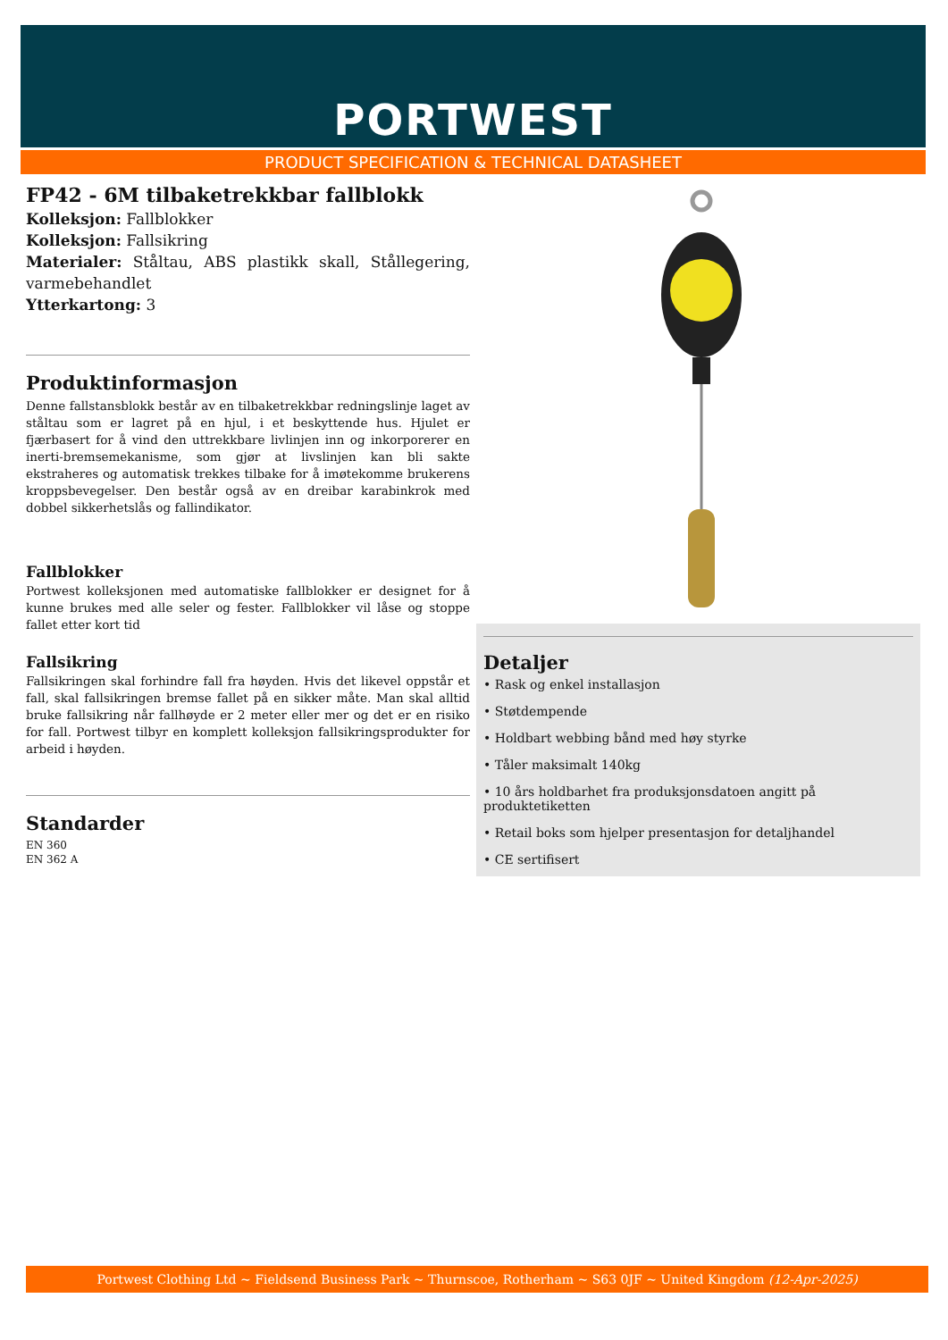PORTWEST
PRODUCT SPECIFICATION & TECHNICAL DATASHEET
FP42 - 6M tilbaketrekkbar fallblokk
Kolleksjon: Fallblokker
Kolleksjon: Fallsikring
Materialer: Ståltau, ABS plastikk skall, Stållegering, varmebehandlet
Ytterkartong: 3
Produktinformasjon
Denne fallstansblokk består av en tilbaketrekkbar redningslinje laget av ståltau som er lagret på en hjul, i et beskyttende hus. Hjulet er fjærbasert for å vind den uttrekkbare livlinjen inn og inkorporerer en inerti-bremsemekanisme, som gjør at livslinjen kan bli sakte ekstraheres og automatisk trekkes tilbake for å imøtekomme brukerens kroppsbevegelser. Den består også av en dreibar karabinkrok med dobbel sikkerhetslås og fallindikator.
Fallblokker
Portwest kolleksjonen med automatiske fallblokker er designet for å kunne brukes med alle seler og fester. Fallblokker vil låse og stoppe fallet etter kort tid
Fallsikring
Fallsikringen skal forhindre fall fra høyden. Hvis det likevel oppstår et fall, skal fallsikringen bremse fallet på en sikker måte. Man skal alltid bruke fallsikring når fallhøyde er 2 meter eller mer og det er en risiko for fall. Portwest tilbyr en komplett kolleksjon fallsikringsprodukter for arbeid i høyden.
Standarder
EN 360
EN 362 A
Detaljer
• Rask og enkel installasjon
• Støtdempende
• Holdbart webbing bånd med høy styrke
• Tåler maksimalt 140kg
• 10 års holdbarhet fra produksjonsdatoen angitt på produktetiketten
• Retail boks som hjelper presentasjon for detaljhandel
• CE sertifisert
Portwest Clothing Ltd ~ Fieldsend Business Park ~ Thurnscoe, Rotherham ~ S63 0JF ~ United Kingdom (12-Apr-2025)